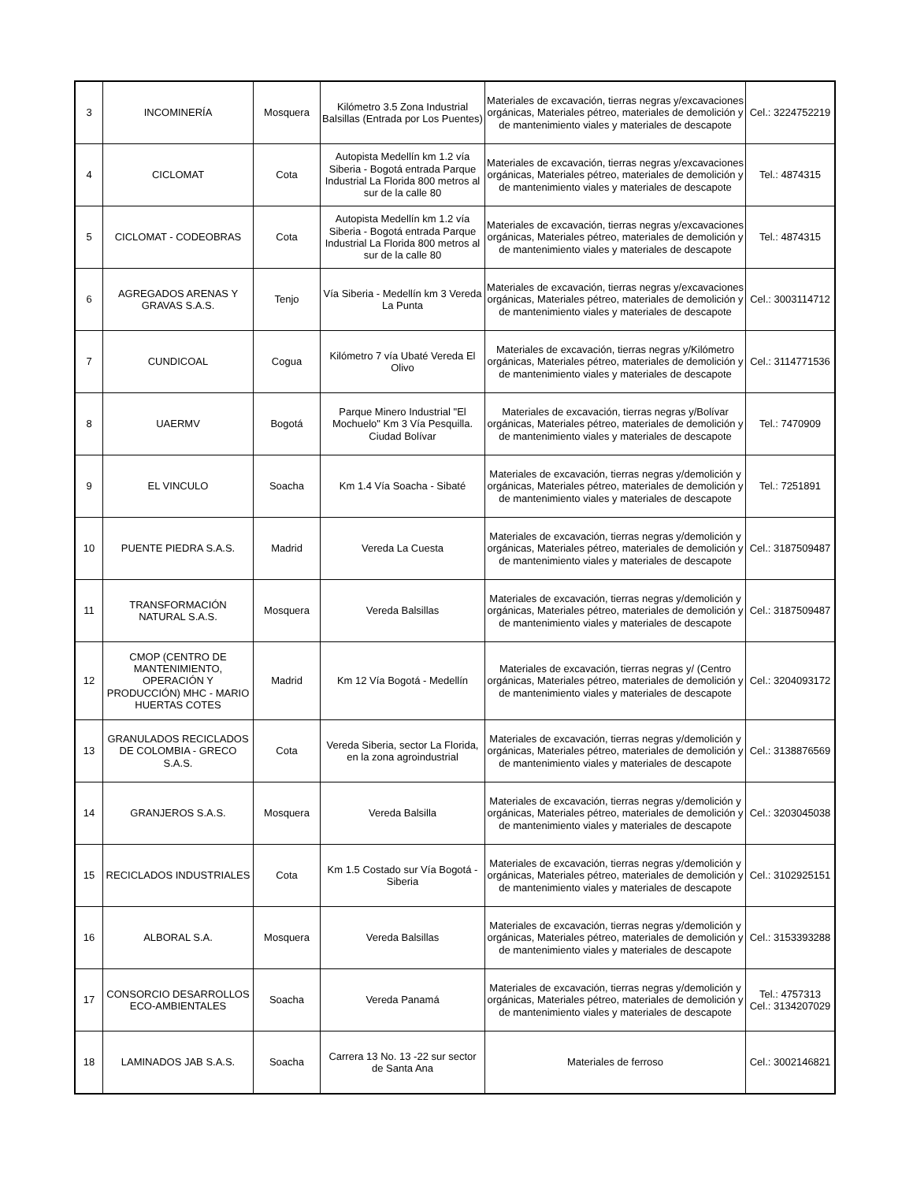| 3 | INCOMINERÍA | Mosquera | Kilómetro 3.5 Zona Industrial Balsillas (Entrada por Los Puentes) | Materiales de excavación, tierras negras y/excavaciones orgánicas, Materiales pétreo, materiales de demolición y de mantenimiento viales y materiales de descapote | Cel.: 3224752219 |
| 4 | CICLOMAT | Cota | Autopista Medellín km 1.2 vía Siberia - Bogotá entrada Parque Industrial La Florida 800 metros al sur de la calle 80 | Materiales de excavación, tierras negras y/excavaciones orgánicas, Materiales pétreo, materiales de demolición y de mantenimiento viales y materiales de descapote | Tel.: 4874315 |
| 5 | CICLOMAT - CODEOBRAS | Cota | Autopista Medellín km 1.2 vía Siberia - Bogotá entrada Parque Industrial La Florida 800 metros al sur de la calle 80 | Materiales de excavación, tierras negras y/excavaciones orgánicas, Materiales pétreo, materiales de demolición y de mantenimiento viales y materiales de descapote | Tel.: 4874315 |
| 6 | AGREGADOS ARENAS Y GRAVAS S.A.S. | Tenjo | Vía Siberia - Medellín km 3 Vereda La Punta | Materiales de excavación, tierras negras y/excavaciones orgánicas, Materiales pétreo, materiales de demolición y de mantenimiento viales y materiales de descapote | Cel.: 3003114712 |
| 7 | CUNDICOAL | Cogua | Kilómetro 7 vía Ubaté Vereda El Olivo | Materiales de excavación, tierras negras y/Kilómetro orgánicas, Materiales pétreo, materiales de demolición y de mantenimiento viales y materiales de descapote | Cel.: 3114771536 |
| 8 | UAERMV | Bogotá | Parque Minero Industrial "El Mochuelo" Km 3 Vía Pesquilla. Ciudad Bolívar | Materiales de excavación, tierras negras y/Bolívar orgánicas, Materiales pétreo, materiales de demolición y de mantenimiento viales y materiales de descapote | Tel.: 7470909 |
| 9 | EL VINCULO | Soacha | Km 1.4 Vía Soacha - Sibaté | Materiales de excavación, tierras negras y/demolición y orgánicas, Materiales pétreo, materiales de demolición y de mantenimiento viales y materiales de descapote | Tel.: 7251891 |
| 10 | PUENTE PIEDRA S.A.S. | Madrid | Vereda La Cuesta | Materiales de excavación, tierras negras y/demolición y orgánicas, Materiales pétreo, materiales de demolición y de mantenimiento viales y materiales de descapote | Cel.: 3187509487 |
| 11 | TRANSFORMACIÓN NATURAL S.A.S. | Mosquera | Vereda Balsillas | Materiales de excavación, tierras negras y/demolición y orgánicas, Materiales pétreo, materiales de demolición y de mantenimiento viales y materiales de descapote | Cel.: 3187509487 |
| 12 | CMOP (CENTRO DE MANTENIMIENTO, OPERACIÓN Y PRODUCCIÓN) MHC - MARIO HUERTAS COTES | Madrid | Km 12 Vía Bogotá - Medellín | Materiales de excavación, tierras negras y/ (Centro orgánicas, Materiales pétreo, materiales de demolición y de mantenimiento viales y materiales de descapote | Cel.: 3204093172 |
| 13 | GRANULADOS RECICLADOS DE COLOMBIA - GRECO S.A.S. | Cota | Vereda Siberia, sector La Florida, en la zona agroindustrial | Materiales de excavación, tierras negras y/demolición y orgánicas, Materiales pétreo, materiales de demolición y de mantenimiento viales y materiales de descapote | Cel.: 3138876569 |
| 14 | GRANJEROS S.A.S. | Mosquera | Vereda Balsilla | Materiales de excavación, tierras negras y/demolición y orgánicas, Materiales pétreo, materiales de demolición y de mantenimiento viales y materiales de descapote | Cel.: 3203045038 |
| 15 | RECICLADOS INDUSTRIALES | Cota | Km 1.5 Costado sur Vía Bogotá - Siberia | Materiales de excavación, tierras negras y/demolición y orgánicas, Materiales pétreo, materiales de demolición y de mantenimiento viales y materiales de descapote | Cel.: 3102925151 |
| 16 | ALBORAL S.A. | Mosquera | Vereda Balsillas | Materiales de excavación, tierras negras y/demolición y orgánicas, Materiales pétreo, materiales de demolición y de mantenimiento viales y materiales de descapote | Cel.: 3153393288 |
| 17 | CONSORCIO DESARROLLOS ECO-AMBIENTALES | Soacha | Vereda Panamá | Materiales de excavación, tierras negras y/demolición y orgánicas, Materiales pétreo, materiales de demolición y de mantenimiento viales y materiales de descapote | Tel.: 4757313 Cel.: 3134207029 |
| 18 | LAMINADOS JAB S.A.S. | Soacha | Carrera 13 No. 13 -22 sur sector de Santa Ana | Materiales de ferroso | Cel.: 3002146821 |